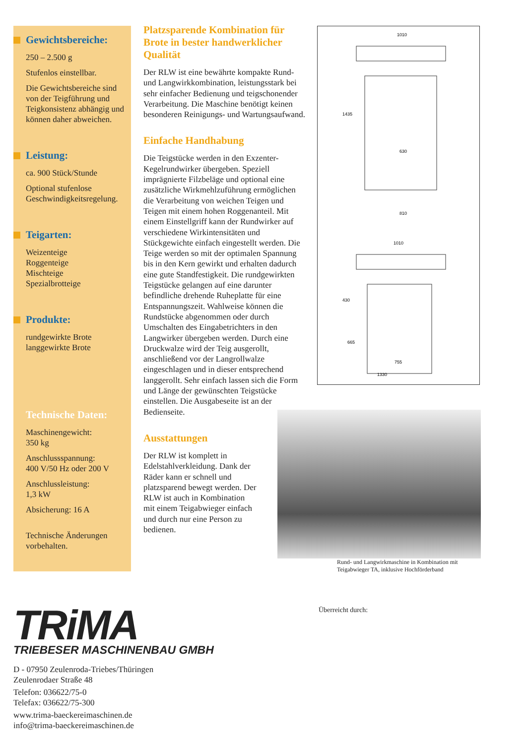Gewichtsbereiche:
250 – 2.500 g
Stufenlos einstellbar.
Die Gewichtsbereiche sind von der Teigführung und Teigkonsistenz abhängig und können daher abweichen.
Leistung:
ca. 900 Stück/Stunde
Optional stufenlose Geschwindigkeitsregelung.
Teigarten:
Weizenteige
Roggenteige
Mischteige
Spezialbrotteige
Produkte:
rundgewirkte Brote
langgewirkte Brote
Technische Daten:
Maschinengewicht:
350 kg
Anschlussspannung:
400 V/50 Hz oder 200 V
Anschlussleistung:
1,3 kW
Absicherung: 16 A
Technische Änderungen vorbehalten.
Platzsparende Kombination für Brote in bester handwerklicher Qualität
Der RLW ist eine bewährte kompakte Rund- und Langwirkkombination, leistungsstark bei sehr einfacher Bedienung und teigschonender Verarbeitung. Die Maschine benötigt keinen besonderen Reinigungs- und Wartungsaufwand.
Einfache Handhabung
Die Teigstücke werden in den Exzenter-Kegelrundwirker übergeben. Speziell imprägnierte Filzbeläge und optional eine zusätzliche Wirkmehlzuführung ermöglichen die Verarbeitung von weichen Teigen und Teigen mit einem hohen Roggenanteil. Mit einem Einstellgriff kann der Rundwirker auf verschiedene Wirkintensitäten und Stückgewichte einfach eingestellt werden. Die Teige werden so mit der optimalen Spannung bis in den Kern gewirkt und erhalten dadurch eine gute Standfestigkeit. Die rundgewirkten Teigstücke gelangen auf eine darunter befindliche drehende Ruheplatte für eine Entspannungszeit. Wahlweise können die Rundstücke abgenommen oder durch Umschalten des Eingabetrichters in den Langwirker übergeben werden. Durch eine Druckwalze wird der Teig ausgerollt, anschließend vor der Langrollwalze eingeschlagen und in dieser entsprechend langgerollt. Sehr einfach lassen sich die Form und Länge der gewünschten Teigstücke einstellen. Die Ausgabeseite ist an der Bedienseite.
Ausstattungen
Der RLW ist komplett in Edelstahlverkleidung. Dank der Räder kann er schnell und platzsparend bewegt werden. Der RLW ist auch in Kombination mit einem Teigabwieger einfach und durch nur eine Person zu bedienen.
1010
630
810
1010
430
665
755
1330
1435
Rund- und Langwirkmaschine in Kombination mit Teigabwieger TA, inklusive Hochförderband
Überreicht durch:
TRiMA
TRIEBESER MASCHINENBAU GMBH
D - 07950 Zeulenroda-Triebes/Thüringen
Zeulenrodaer Straße 48
Telefon: 036622/75-0
Telefax: 036622/75-300
www.trima-baeckereimaschinen.de
info@trima-baeckereimaschinen.de